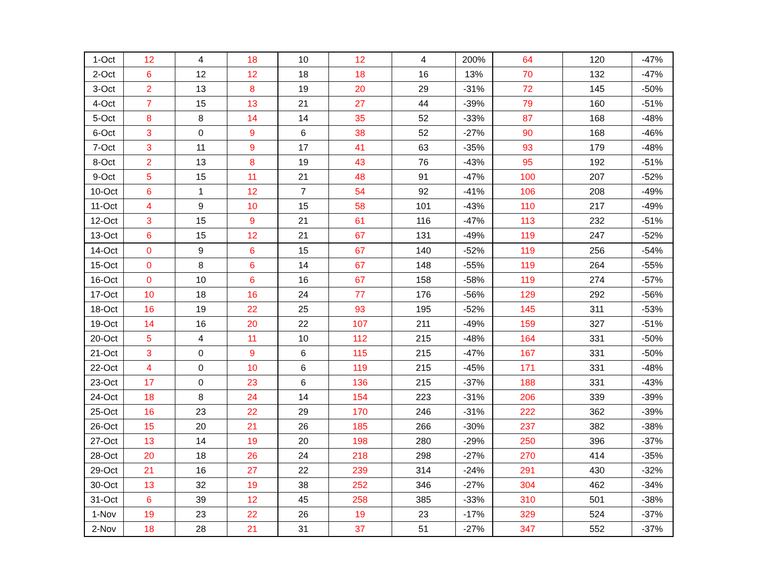| 1-Oct | 12 | 4 | 18 | 10 | 12 | 4 | 200% | 64 | 120 | -47% |
| 2-Oct | 6 | 12 | 12 | 18 | 18 | 16 | 13% | 70 | 132 | -47% |
| 3-Oct | 2 | 13 | 8 | 19 | 20 | 29 | -31% | 72 | 145 | -50% |
| 4-Oct | 7 | 15 | 13 | 21 | 27 | 44 | -39% | 79 | 160 | -51% |
| 5-Oct | 8 | 8 | 14 | 14 | 35 | 52 | -33% | 87 | 168 | -48% |
| 6-Oct | 3 | 0 | 9 | 6 | 38 | 52 | -27% | 90 | 168 | -46% |
| 7-Oct | 3 | 11 | 9 | 17 | 41 | 63 | -35% | 93 | 179 | -48% |
| 8-Oct | 2 | 13 | 8 | 19 | 43 | 76 | -43% | 95 | 192 | -51% |
| 9-Oct | 5 | 15 | 11 | 21 | 48 | 91 | -47% | 100 | 207 | -52% |
| 10-Oct | 6 | 1 | 12 | 7 | 54 | 92 | -41% | 106 | 208 | -49% |
| 11-Oct | 4 | 9 | 10 | 15 | 58 | 101 | -43% | 110 | 217 | -49% |
| 12-Oct | 3 | 15 | 9 | 21 | 61 | 116 | -47% | 113 | 232 | -51% |
| 13-Oct | 6 | 15 | 12 | 21 | 67 | 131 | -49% | 119 | 247 | -52% |
| 14-Oct | 0 | 9 | 6 | 15 | 67 | 140 | -52% | 119 | 256 | -54% |
| 15-Oct | 0 | 8 | 6 | 14 | 67 | 148 | -55% | 119 | 264 | -55% |
| 16-Oct | 0 | 10 | 6 | 16 | 67 | 158 | -58% | 119 | 274 | -57% |
| 17-Oct | 10 | 18 | 16 | 24 | 77 | 176 | -56% | 129 | 292 | -56% |
| 18-Oct | 16 | 19 | 22 | 25 | 93 | 195 | -52% | 145 | 311 | -53% |
| 19-Oct | 14 | 16 | 20 | 22 | 107 | 211 | -49% | 159 | 327 | -51% |
| 20-Oct | 5 | 4 | 11 | 10 | 112 | 215 | -48% | 164 | 331 | -50% |
| 21-Oct | 3 | 0 | 9 | 6 | 115 | 215 | -47% | 167 | 331 | -50% |
| 22-Oct | 4 | 0 | 10 | 6 | 119 | 215 | -45% | 171 | 331 | -48% |
| 23-Oct | 17 | 0 | 23 | 6 | 136 | 215 | -37% | 188 | 331 | -43% |
| 24-Oct | 18 | 8 | 24 | 14 | 154 | 223 | -31% | 206 | 339 | -39% |
| 25-Oct | 16 | 23 | 22 | 29 | 170 | 246 | -31% | 222 | 362 | -39% |
| 26-Oct | 15 | 20 | 21 | 26 | 185 | 266 | -30% | 237 | 382 | -38% |
| 27-Oct | 13 | 14 | 19 | 20 | 198 | 280 | -29% | 250 | 396 | -37% |
| 28-Oct | 20 | 18 | 26 | 24 | 218 | 298 | -27% | 270 | 414 | -35% |
| 29-Oct | 21 | 16 | 27 | 22 | 239 | 314 | -24% | 291 | 430 | -32% |
| 30-Oct | 13 | 32 | 19 | 38 | 252 | 346 | -27% | 304 | 462 | -34% |
| 31-Oct | 6 | 39 | 12 | 45 | 258 | 385 | -33% | 310 | 501 | -38% |
| 1-Nov | 19 | 23 | 22 | 26 | 19 | 23 | -17% | 329 | 524 | -37% |
| 2-Nov | 18 | 28 | 21 | 31 | 37 | 51 | -27% | 347 | 552 | -37% |